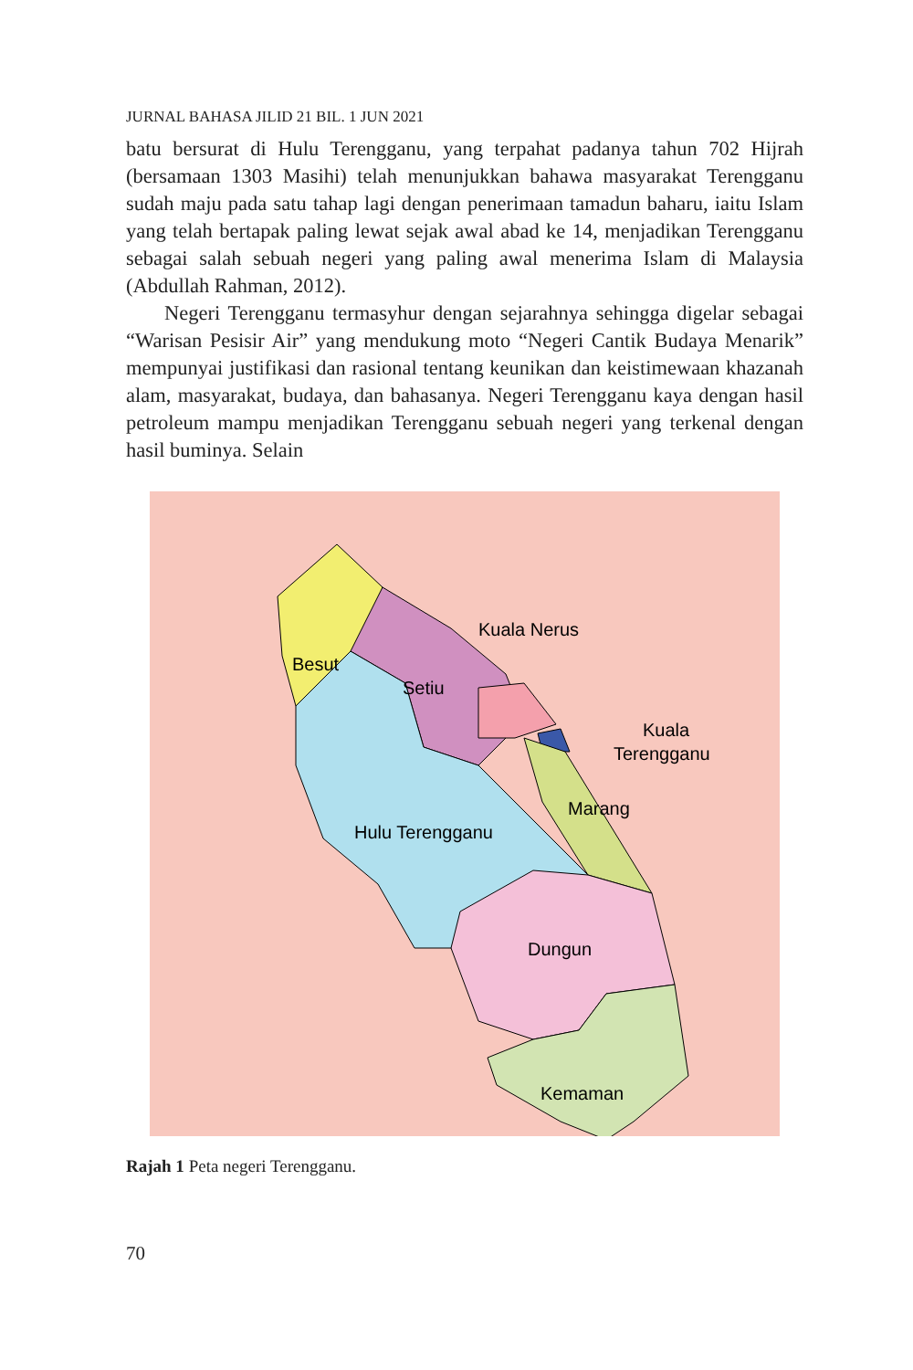JURNAL BAHASA JILID 21 BIL. 1 JUN 2021
batu bersurat di Hulu Terengganu, yang terpahat padanya tahun 702 Hijrah (bersamaan 1303 Masihi) telah menunjukkan bahawa masyarakat Terengganu sudah maju pada satu tahap lagi dengan penerimaan tamadun baharu, iaitu Islam yang telah bertapak paling lewat sejak awal abad ke 14, menjadikan Terengganu sebagai salah sebuah negeri yang paling awal menerima Islam di Malaysia (Abdullah Rahman, 2012).
Negeri Terengganu termasyhur dengan sejarahnya sehingga digelar sebagai “Warisan Pesisir Air” yang mendukung moto “Negeri Cantik Budaya Menarik” mempunyai justifikasi dan rasional tentang keunikan dan keistimewaan khazanah alam, masyarakat, budaya, dan bahasanya. Negeri Terengganu kaya dengan hasil petroleum mampu menjadikan Terengganu sebuah negeri yang terkenal dengan hasil buminya. Selain
Besut
Setiu
Kuala Nerus
Kuala
Terengganu
Marang
Hulu Terengganu
Dungun
Kemaman
Rajah 1 Peta negeri Terengganu.
70